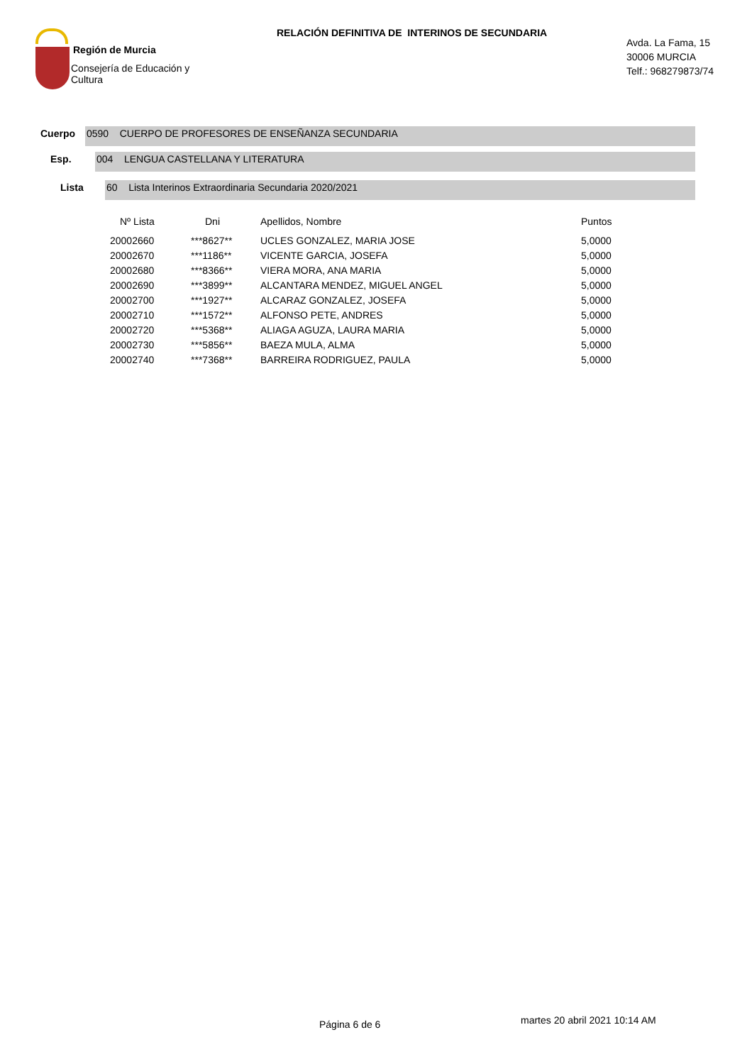Región de Murcia
Consejería de Educación y
Cultura
RELACIÓN DEFINITIVA DE INTERINOS DE SECUNDARIA
Avda. La Fama, 15
30006 MURCIA
Telf.: 968279873/74
Cuerpo
0590 CUERPO DE PROFESORES DE ENSEÑANZA SECUNDARIA
Esp.
004 LENGUA CASTELLANA Y LITERATURA
Lista
60 Lista Interinos Extraordinaria Secundaria 2020/2021
| Nº Lista | Dni | Apellidos, Nombre | Puntos |
| --- | --- | --- | --- |
| 20002660 | ***8627** | UCLES GONZALEZ, MARIA JOSE | 5,0000 |
| 20002670 | ***1186** | VICENTE GARCIA, JOSEFA | 5,0000 |
| 20002680 | ***8366** | VIERA MORA, ANA MARIA | 5,0000 |
| 20002690 | ***3899** | ALCANTARA MENDEZ, MIGUEL ANGEL | 5,0000 |
| 20002700 | ***1927** | ALCARAZ GONZALEZ, JOSEFA | 5,0000 |
| 20002710 | ***1572** | ALFONSO PETE, ANDRES | 5,0000 |
| 20002720 | ***5368** | ALIAGA AGUZA, LAURA MARIA | 5,0000 |
| 20002730 | ***5856** | BAEZA MULA, ALMA | 5,0000 |
| 20002740 | ***7368** | BARREIRA RODRIGUEZ, PAULA | 5,0000 |
Página 6 de 6 martes 20 abril 2021 10:14 AM